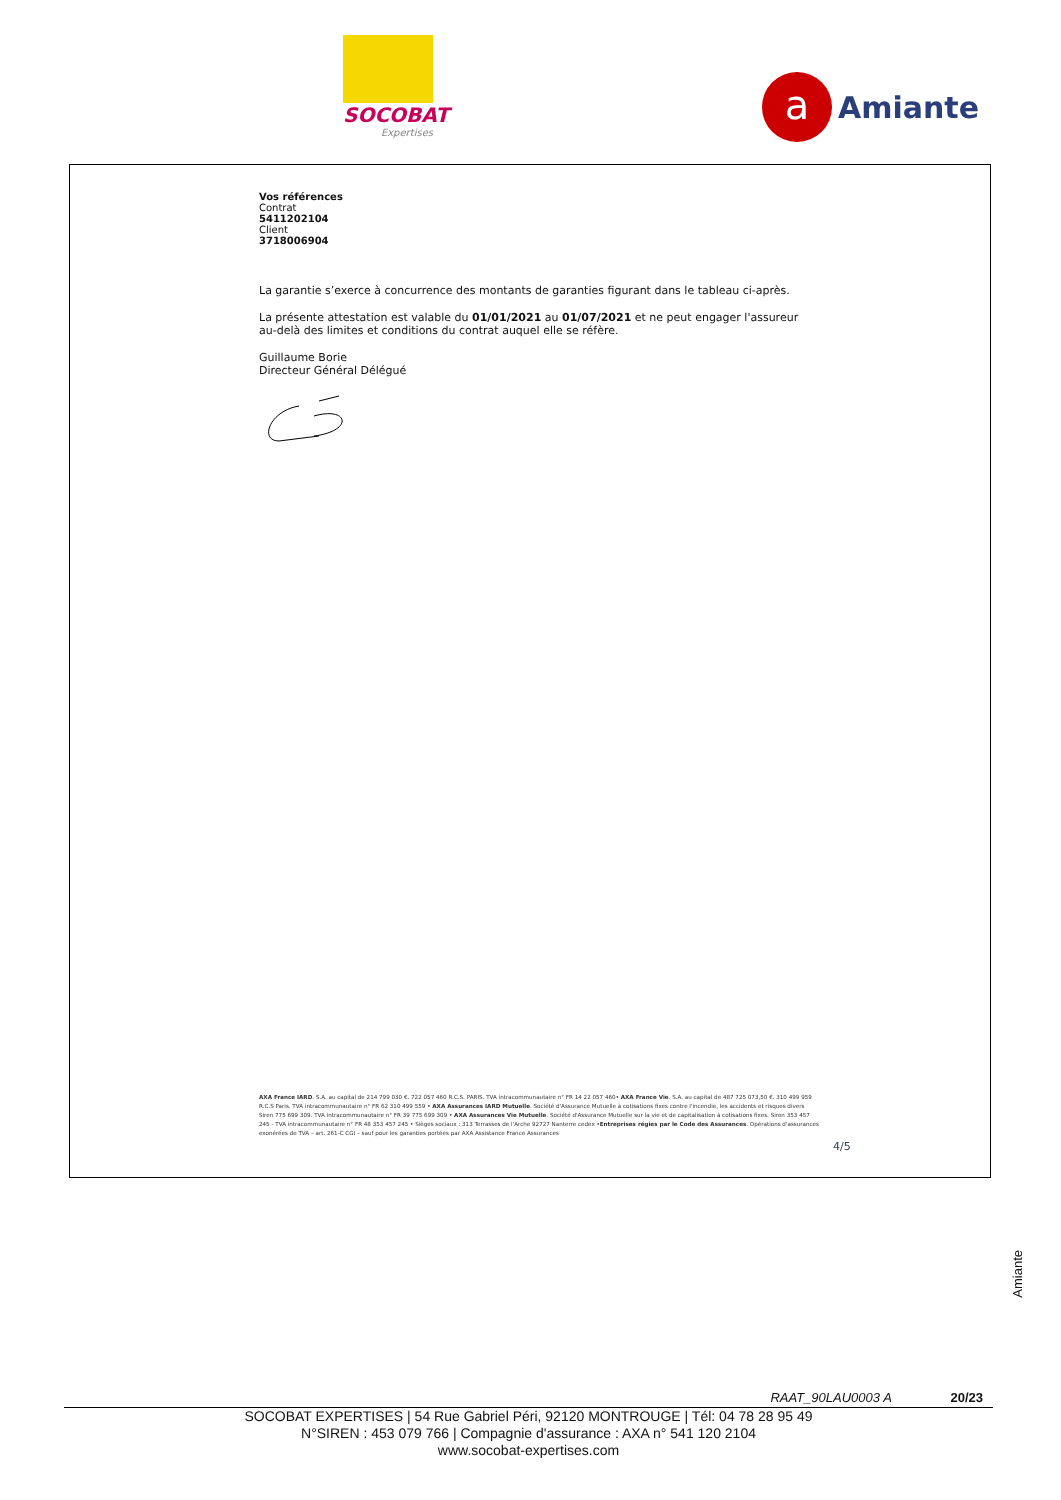SOCOBAT
Expertises
a
Amiante
Vos références
Contrat
5411202104
Client
3718006904
La garantie s’exerce à concurrence des montants de garanties figurant dans le tableau ci-après.
La présente attestation est valable du 01/01/2021 au 01/07/2021 et ne peut engager l'assureur au-delà des limites et conditions du contrat auquel elle se réfère.
Guillaume Borie
Directeur Général Délégué
AXA France IARD. S.A. au capital de 214 799 030 €. 722 057 460 R.C.S. PARIS. TVA intracommunautaire n° FR 14 22 057 460• AXA France Vie. S.A. au capital de 487 725 073,50 €. 310 499 959 R.C.S Paris. TVA intracommunautaire n° FR 62 310 499 559 • AXA Assurances IARD Mutuelle. Société d'Assurance Mutuelle à cotisations fixes contre l'incendie, les accidents et risques divers Siren 775 699 309. TVA intracommunautaire n° FR 39 775 699 309 • AXA Assurances Vie Mutuelle. Société d'Assurance Mutuelle sur la vie et de capitalisation à cotisations fixes. Siren 353 457 245 - TVA intracommunautaire n° FR 48 353 457 245 • Sièges sociaux : 313 Terrasses de l'Arche 92727 Nanterre cedex •Entreprises régies par le Code des Assurances. Opérations d'assurances exonérées de TVA – art. 261-C CGI – sauf pour les garanties portées par AXA Assistance France Assurances
4/5
Amiante
RAAT_90LAU0003 A 20/23
SOCOBAT EXPERTISES | 54 Rue Gabriel Péri, 92120 MONTROUGE | Tél: 04 78 28 95 49
N°SIREN : 453 079 766 | Compagnie d'assurance : AXA n° 541 120 2104
www.socobat-expertises.com